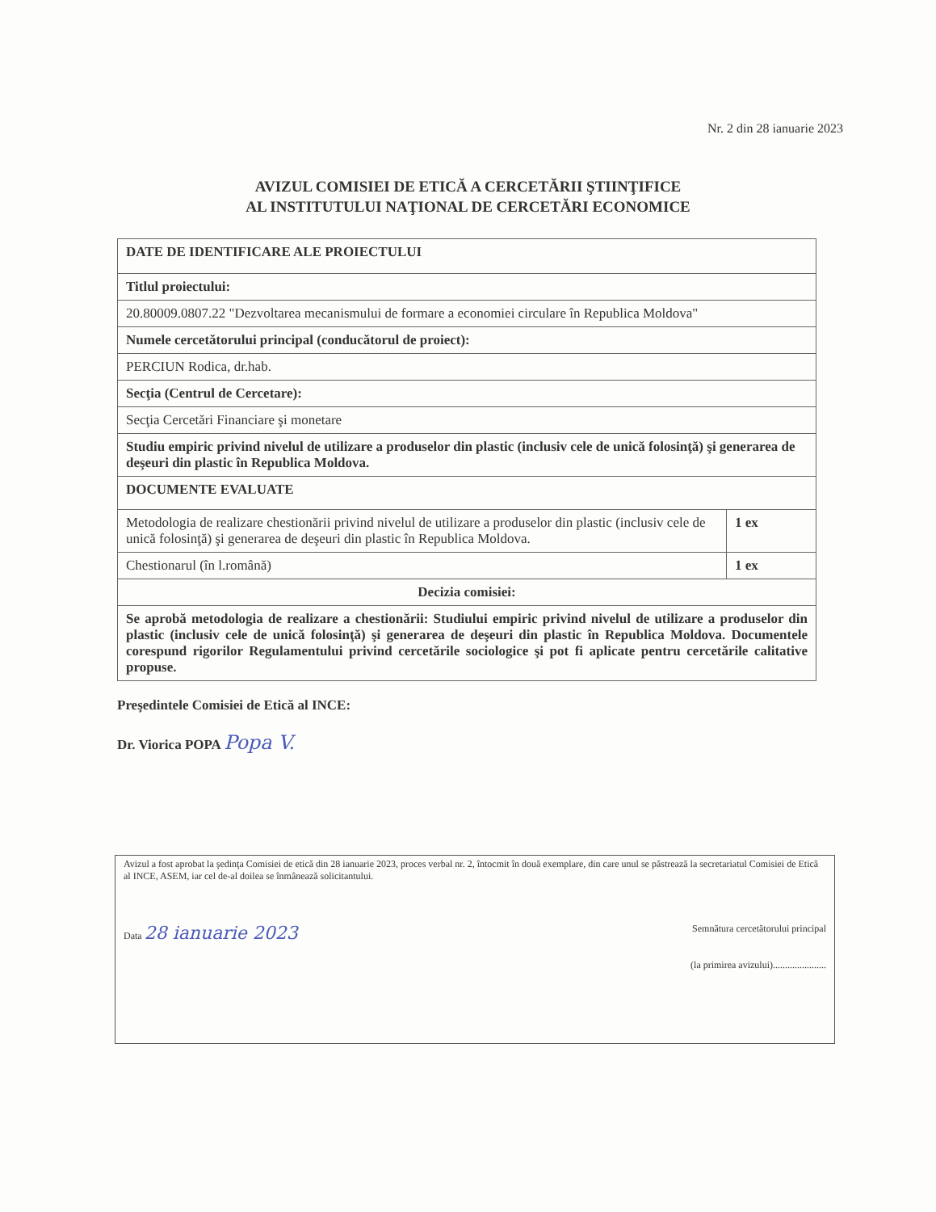Nr. 2 din 28 ianuarie 2023
AVIZUL COMISIEI DE ETICĂ A CERCETĂRII ŞTIINŢIFICE
AL INSTITUTULUI NAŢIONAL DE CERCETĂRI ECONOMICE
| DATE DE IDENTIFICARE ALE PROIECTULUI | |
| Titlul proiectului: | |
| 20.80009.0807.22 "Dezvoltarea mecanismului de formare a economiei circulare în Republica Moldova" | |
| Numele cercetătorului principal (conducătorul de proiect): | |
| PERCIUN Rodica, dr.hab. | |
| Secţia (Centrul de Cercetare): | |
| Secţia Cercetări Financiare şi monetare | |
| Studiu empiric privind nivelul de utilizare a produselor din plastic (inclusiv cele de unică folosinţă) şi generarea de deşeuri din plastic în Republica Moldova. | |
| DOCUMENTE EVALUATE | |
| Metodologia de realizare chestionării privind nivelul de utilizare a produselor din plastic (inclusiv cele de unică folosinţă) şi generarea de deşeuri din plastic în Republica Moldova. | 1 ex |
| Chestionarul (în l.română) | 1 ex |
| Decizia comisiei: | |
| Se aprobă metodologia de realizare a chestionării: Studiului empiric privind nivelul de utilizare a produselor din plastic (inclusiv cele de unică folosinţă) şi generarea de deşeuri din plastic în Republica Moldova. Documentele corespund rigorilor Regulamentului privind cercetările sociologice şi pot fi aplicate pentru cercetările calitative propuse. | |
Preşedintele Comisiei de Etică al INCE:
Dr. Viorica POPA Popa V.
Avizul a fost aprobat la şedinţa Comisiei de etică din 28 ianuarie 2023, proces verbal nr. 2, întocmit în două exemplare, din care unul se păstrează la secretariatul Comisiei de Etică al INCE, ASEM, iar cel de-al doilea se înmânează solicitantului.
Data 28 ianuarie 2023
Semnătura cercetătorului principal
(la primirea avizului)......................